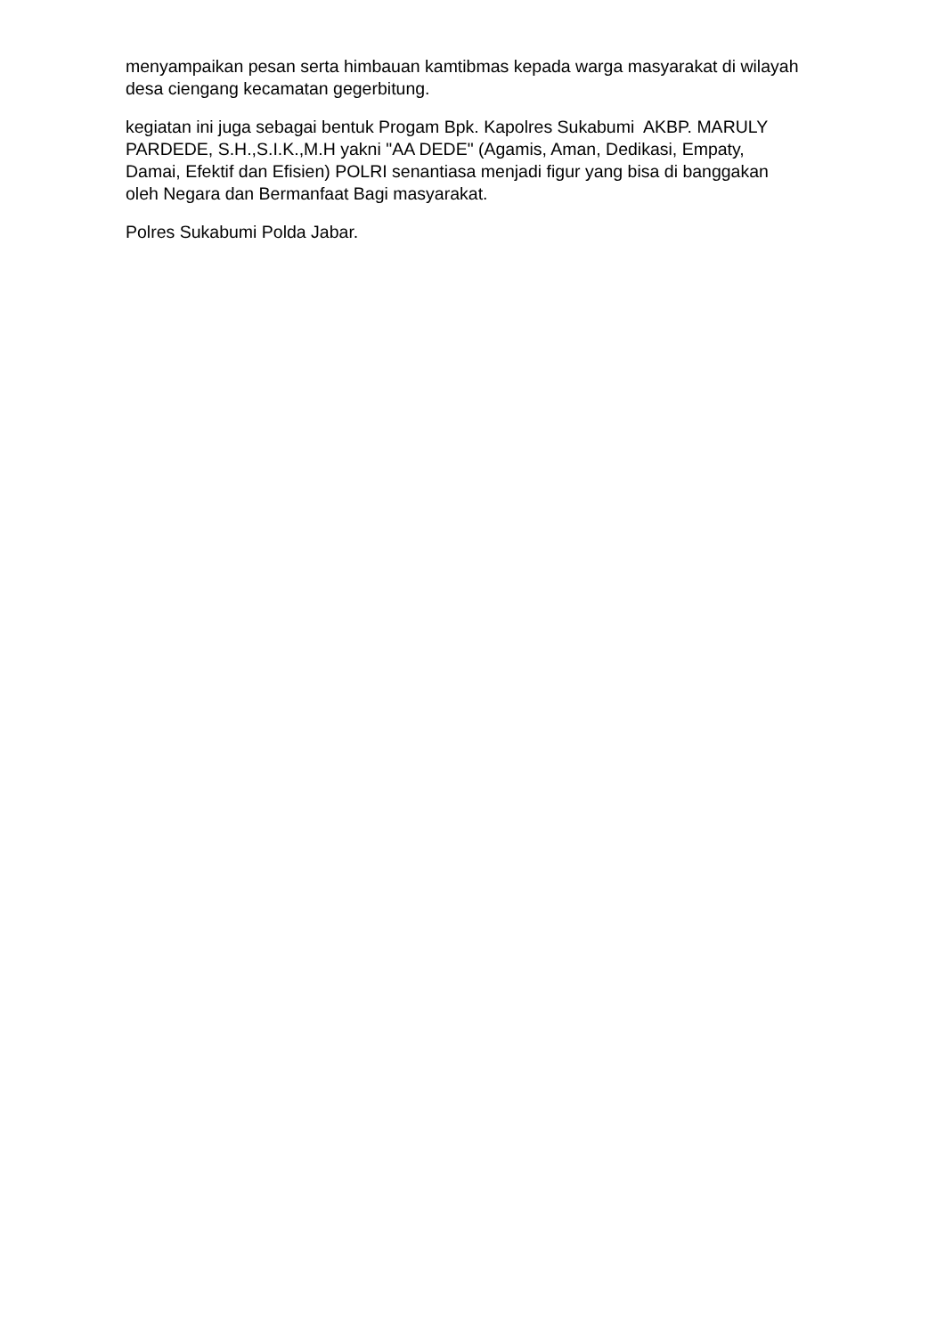menyampaikan pesan serta himbauan kamtibmas kepada warga masyarakat di wilayah desa ciengang kecamatan gegerbitung.
kegiatan ini juga sebagai bentuk Progam Bpk. Kapolres Sukabumi AKBP. MARULY PARDEDE, S.H.,S.I.K.,M.H yakni "AA DEDE" (Agamis, Aman, Dedikasi, Empaty, Damai, Efektif dan Efisien) POLRI senantiasa menjadi figur yang bisa di banggakan oleh Negara dan Bermanfaat Bagi masyarakat.
Polres Sukabumi Polda Jabar.